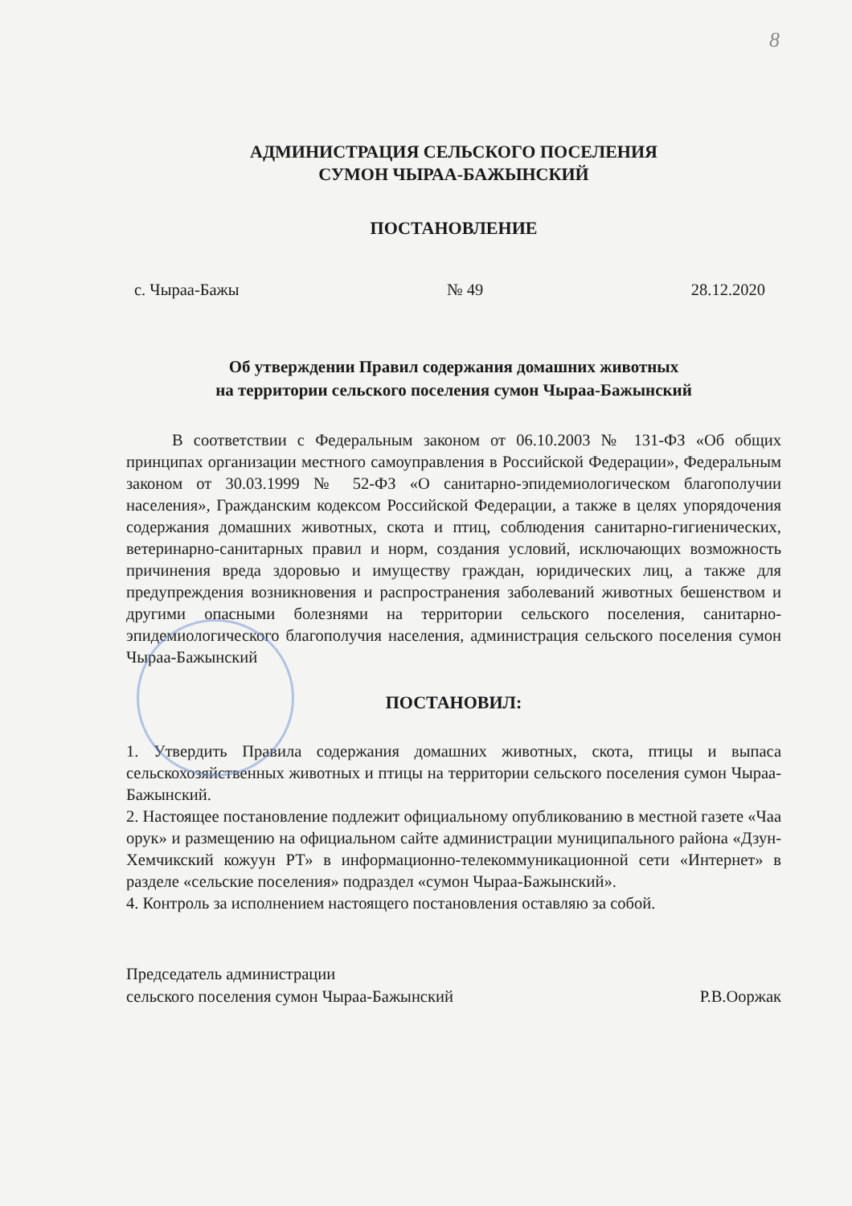8
АДМИНИСТРАЦИЯ СЕЛЬСКОГО ПОСЕЛЕНИЯ
СУМОН ЧЫРАА-БАЖЫНСКИЙ
ПОСТАНОВЛЕНИЕ
с. Чыраа-Бажы № 49 28.12.2020
Об утверждении Правил содержания домашних животных
на территории сельского поселения сумон Чыраа-Бажынский
В соответствии с Федеральным законом от 06.10.2003 № 131-ФЗ «Об общих принципах организации местного самоуправления в Российской Федерации», Федеральным законом от 30.03.1999 № 52-ФЗ «О санитарно-эпидемиологическом благополучии населения», Гражданским кодексом Российской Федерации, а также в целях упорядочения содержания домашних животных, скота и птиц, соблюдения санитарно-гигиенических, ветеринарно-санитарных правил и норм, создания условий, исключающих возможность причинения вреда здоровью и имуществу граждан, юридических лиц, а также для предупреждения возникновения и распространения заболеваний животных бешенством и другими опасными болезнями на территории сельского поселения, санитарно-эпидемиологического благополучия населения, администрация сельского поселения сумон Чыраа-Бажынский
ПОСТАНОВИЛ:
1. Утвердить Правила содержания домашних животных, скота, птицы и выпаса сельскохозяйственных животных и птицы на территории сельского поселения сумон Чыраа-Бажынский.
2. Настоящее постановление подлежит официальному опубликованию в местной газете «Чаа орук» и размещению на официальном сайте администрации муниципального района «Дзун-Хемчикский кожуун РТ» в информационно-телекоммуникационной сети «Интернет» в разделе «сельские поселения» подраздел «сумон Чыраа-Бажынский».
4. Контроль за исполнением настоящего постановления оставляю за собой.
Председатель администрации
сельского поселения сумон Чыраа-Бажынский Р.В.Ооржак